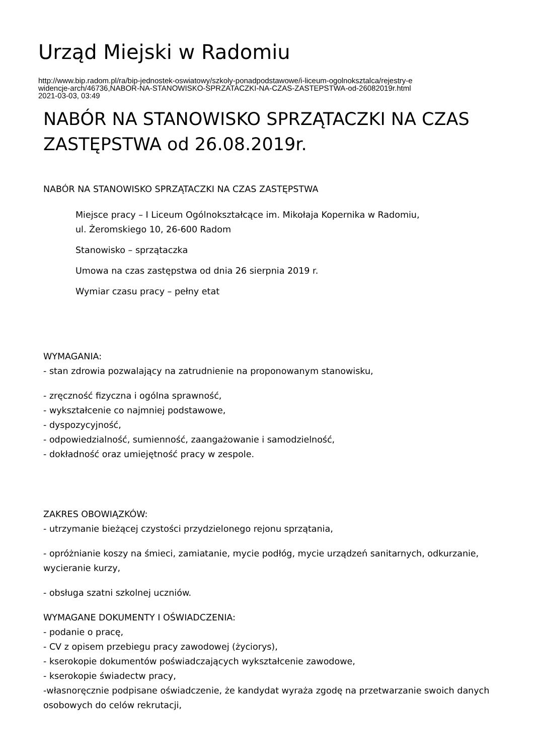Urząd Miejski w Radomiu
http://www.bip.radom.pl/ra/bip-jednostek-oswiatowy/szkoly-ponadpodstawowe/i-liceum-ogolnoksztalca/rejestry-e
widencje-arch/46736,NABOR-NA-STANOWISKO-SPRZATACZKI-NA-CZAS-ZASTEPSTWA-od-26082019r.html
2021-03-03, 03:49
NABÓR NA STANOWISKO SPRZĄTACZKI NA CZAS ZASTĘPSTWA od 26.08.2019r.
NABÓR NA STANOWISKO SPRZĄTACZKI NA CZAS ZASTĘPSTWA
Miejsce pracy – I Liceum Ogólnokształcące im. Mikołaja Kopernika w Radomiu,
ul. Żeromskiego 10, 26-600 Radom
Stanowisko – sprzątaczka
Umowa na czas zastępstwa od dnia 26 sierpnia 2019 r.
Wymiar czasu pracy – pełny etat
WYMAGANIA:
- stan zdrowia pozwalający na zatrudnienie na proponowanym stanowisku,
- zręczność fizyczna i ogólna sprawność,
- wykształcenie co najmniej podstawowe,
- dyspozycyjność,
- odpowiedzialność, sumienność, zaangażowanie i samodzielność,
- dokładność oraz umiejętność pracy w zespole.
ZAKRES OBOWIĄZKÓW:
- utrzymanie bieżącej czystości przydzielonego rejonu sprzątania,
- opróżnianie koszy na śmieci, zamiatanie, mycie podłóg, mycie urządzeń sanitarnych, odkurzanie, wycieranie kurzy,
- obsługa szatni szkolnej uczniów.
WYMAGANE DOKUMENTY I OŚWIADCZENIA:
- podanie o pracę,
- CV z opisem przebiegu pracy zawodowej (życiorys),
- kserokopie dokumentów poświadczających wykształcenie zawodowe,
- kserokopie świadectw pracy,
-własnoręcznie podpisane oświadczenie, że kandydat wyraża zgodę na przetwarzanie swoich danych osobowych do celów rekrutacji,